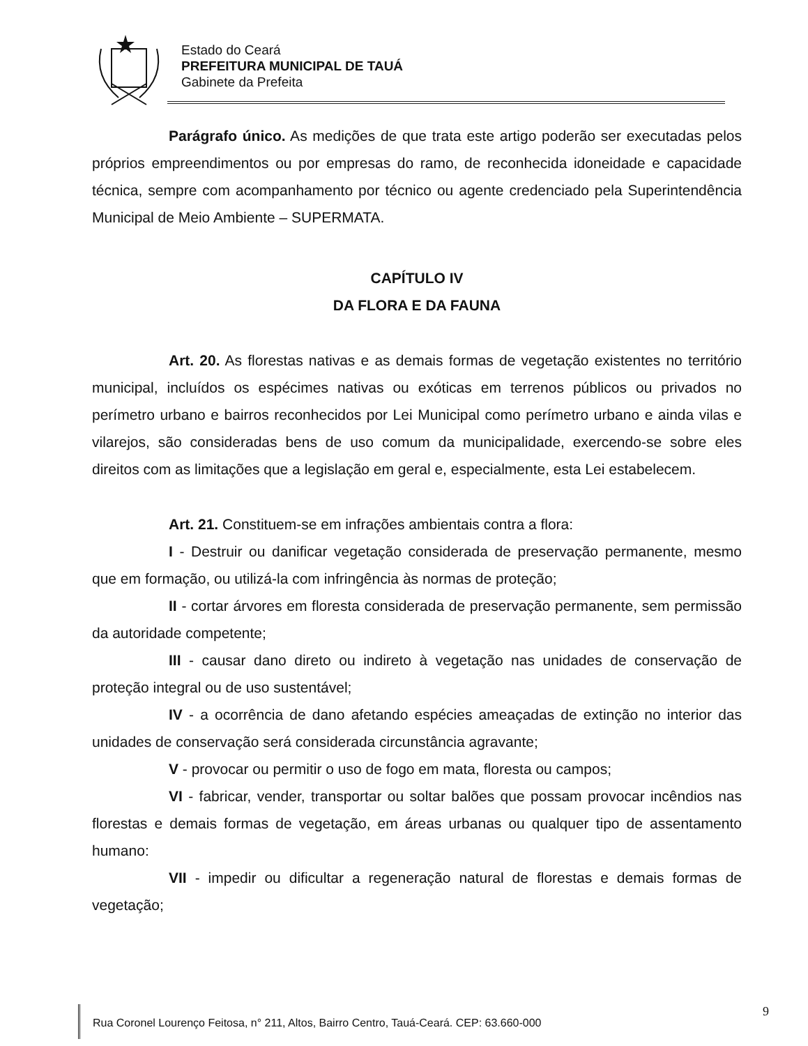Estado do Ceará
PREFEITURA MUNICIPAL DE TAUÁ
Gabinete da Prefeita
Parágrafo único. As medições de que trata este artigo poderão ser executadas pelos próprios empreendimentos ou por empresas do ramo, de reconhecida idoneidade e capacidade técnica, sempre com acompanhamento por técnico ou agente credenciado pela Superintendência Municipal de Meio Ambiente – SUPERMATA.
CAPÍTULO IV
DA FLORA E DA FAUNA
Art. 20. As florestas nativas e as demais formas de vegetação existentes no território municipal, incluídos os espécimes nativas ou exóticas em terrenos públicos ou privados no perímetro urbano e bairros reconhecidos por Lei Municipal como perímetro urbano e ainda vilas e vilarejos, são consideradas bens de uso comum da municipalidade, exercendo-se sobre eles direitos com as limitações que a legislação em geral e, especialmente, esta Lei estabelecem.
Art. 21. Constituem-se em infrações ambientais contra a flora:
I - Destruir ou danificar vegetação considerada de preservação permanente, mesmo que em formação, ou utilizá-la com infringência às normas de proteção;
II - cortar árvores em floresta considerada de preservação permanente, sem permissão da autoridade competente;
III - causar dano direto ou indireto à vegetação nas unidades de conservação de proteção integral ou de uso sustentável;
IV - a ocorrência de dano afetando espécies ameaçadas de extinção no interior das unidades de conservação será considerada circunstância agravante;
V - provocar ou permitir o uso de fogo em mata, floresta ou campos;
VI - fabricar, vender, transportar ou soltar balões que possam provocar incêndios nas florestas e demais formas de vegetação, em áreas urbanas ou qualquer tipo de assentamento humano:
VII - impedir ou dificultar a regeneração natural de florestas e demais formas de vegetação;
9
Rua Coronel Lourenço Feitosa, n° 211, Altos, Bairro Centro, Tauá-Ceará. CEP: 63.660-000